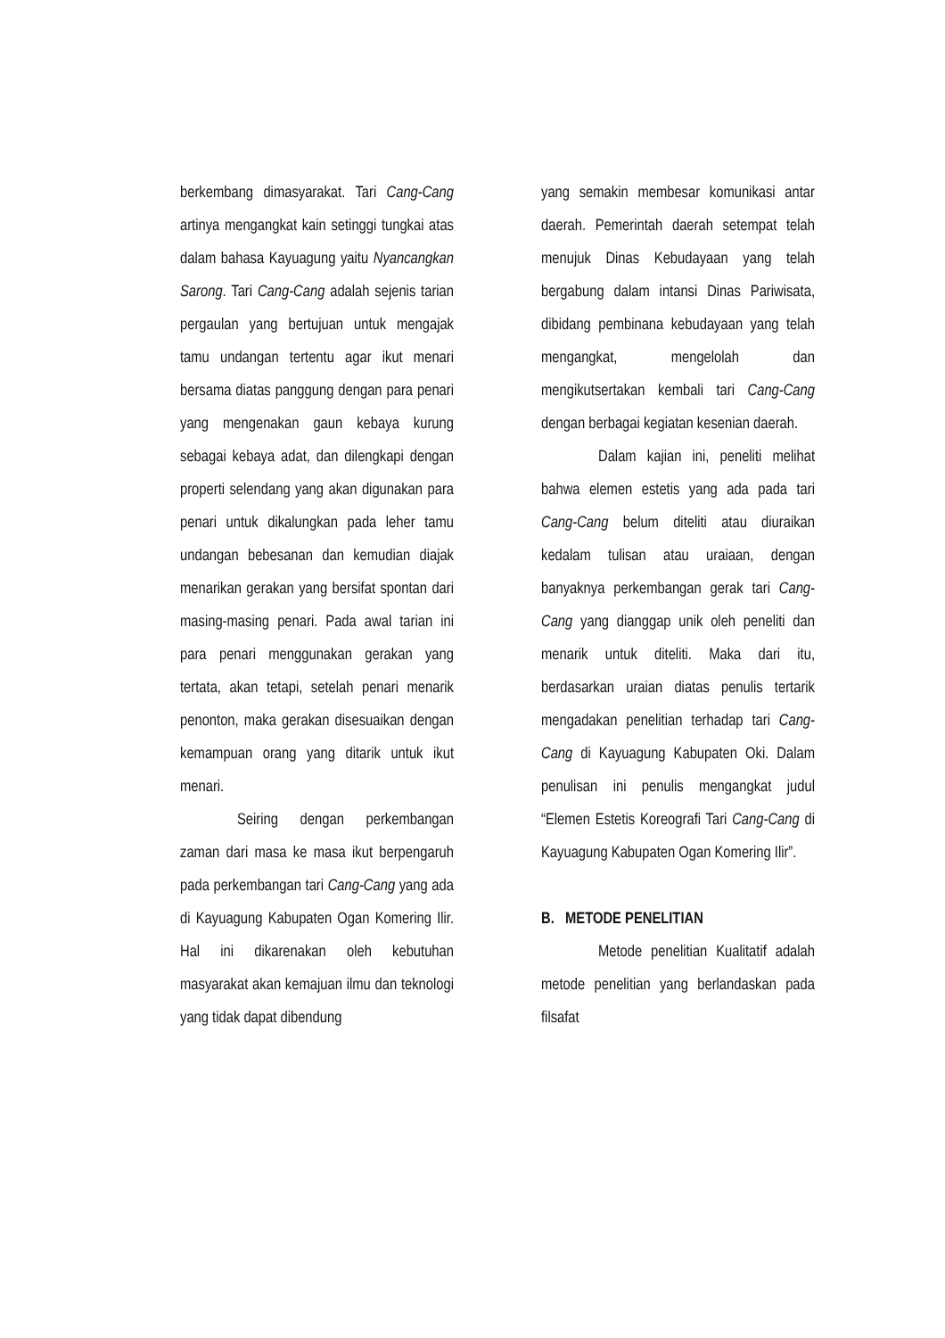berkembang dimasyarakat. Tari Cang-Cang artinya mengangkat kain setinggi tungkai atas dalam bahasa Kayuagung yaitu Nyancangkan Sarong. Tari Cang-Cang adalah sejenis tarian pergaulan yang bertujuan untuk mengajak tamu undangan tertentu agar ikut menari bersama diatas panggung dengan para penari yang mengenakan gaun kebaya kurung sebagai kebaya adat, dan dilengkapi dengan properti selendang yang akan digunakan para penari untuk dikalungkan pada leher tamu undangan bebesanan dan kemudian diajak menarikan gerakan yang bersifat spontan dari masing-masing penari. Pada awal tarian ini para penari menggunakan gerakan yang tertata, akan tetapi, setelah penari menarik penonton, maka gerakan disesuaikan dengan kemampuan orang yang ditarik untuk ikut menari.
Seiring dengan perkembangan zaman dari masa ke masa ikut berpengaruh pada perkembangan tari Cang-Cang yang ada di Kayuagung Kabupaten Ogan Komering Ilir. Hal ini dikarenakan oleh kebutuhan masyarakat akan kemajuan ilmu dan teknologi yang tidak dapat dibendung
yang semakin membesar komunikasi antar daerah. Pemerintah daerah setempat telah menujuk Dinas Kebudayaan yang telah bergabung dalam intansi Dinas Pariwisata, dibidang pembinana kebudayaan yang telah mengangkat, mengelolah dan mengikutsertakan kembali tari Cang-Cang dengan berbagai kegiatan kesenian daerah.
Dalam kajian ini, peneliti melihat bahwa elemen estetis yang ada pada tari Cang-Cang belum diteliti atau diuraikan kedalam tulisan atau uraiaan, dengan banyaknya perkembangan gerak tari Cang-Cang yang dianggap unik oleh peneliti dan menarik untuk diteliti. Maka dari itu, berdasarkan uraian diatas penulis tertarik mengadakan penelitian terhadap tari Cang-Cang di Kayuagung Kabupaten Oki. Dalam penulisan ini penulis mengangkat judul “Elemen Estetis Koreografi Tari Cang-Cang di Kayuagung Kabupaten Ogan Komering Ilir”.
B. METODE PENELITIAN
Metode penelitian Kualitatif adalah metode penelitian yang berlandaskan pada filsafat